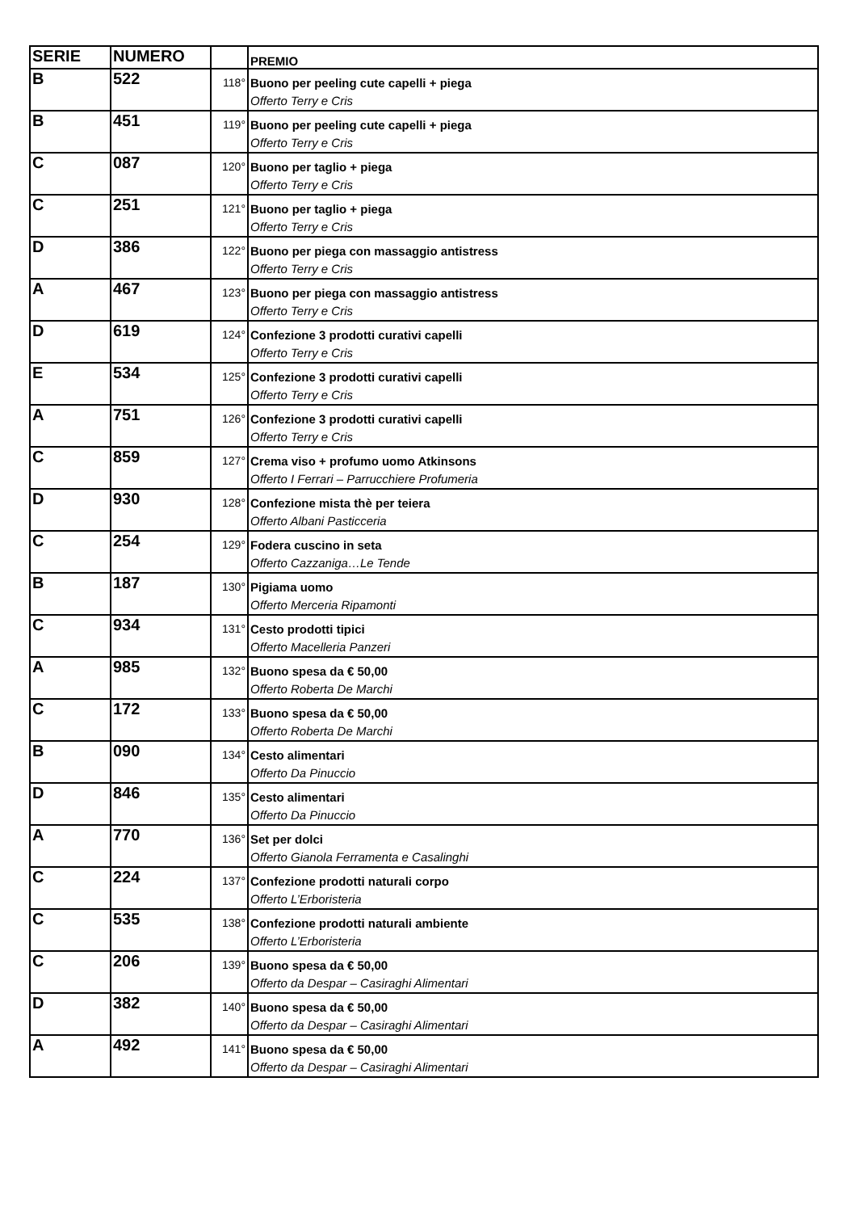| SERIE | NUMERO | | PREMIO |
| --- | --- | --- | --- |
| B | 522 | 118° | Buono per peeling cute capelli + piega Offerto Terry e Cris |
| B | 451 | 119° | Buono per peeling cute capelli + piega Offerto Terry e Cris |
| C | 087 | 120° | Buono per taglio + piega Offerto Terry e Cris |
| C | 251 | 121° | Buono per taglio + piega Offerto Terry e Cris |
| D | 386 | 122° | Buono per piega con massaggio antistress Offerto Terry e Cris |
| A | 467 | 123° | Buono per piega con massaggio antistress Offerto Terry e Cris |
| D | 619 | 124° | Confezione 3 prodotti curativi capelli Offerto Terry e Cris |
| E | 534 | 125° | Confezione 3 prodotti curativi capelli Offerto Terry e Cris |
| A | 751 | 126° | Confezione 3 prodotti curativi capelli Offerto Terry e Cris |
| C | 859 | 127° | Crema viso + profumo uomo Atkinsons Offerto I Ferrari – Parrucchiere Profumeria |
| D | 930 | 128° | Confezione mista thè per teiera Offerto Albani Pasticceria |
| C | 254 | 129° | Fodera cuscino in seta Offerto Cazzaniga…Le Tende |
| B | 187 | 130° | Pigiama uomo Offerto Merceria Ripamonti |
| C | 934 | 131° | Cesto prodotti tipici Offerto Macelleria Panzeri |
| A | 985 | 132° | Buono spesa da € 50,00 Offerto Roberta De Marchi |
| C | 172 | 133° | Buono spesa da € 50,00 Offerto Roberta De Marchi |
| B | 090 | 134° | Cesto alimentari Offerto Da Pinuccio |
| D | 846 | 135° | Cesto alimentari Offerto Da Pinuccio |
| A | 770 | 136° | Set per dolci Offerto Gianola Ferramenta e Casalinghi |
| C | 224 | 137° | Confezione prodotti naturali corpo Offerto L’Erboristeria |
| C | 535 | 138° | Confezione prodotti naturali ambiente Offerto L’Erboristeria |
| C | 206 | 139° | Buono spesa da € 50,00 Offerto da Despar – Casiraghi Alimentari |
| D | 382 | 140° | Buono spesa da € 50,00 Offerto da Despar – Casiraghi Alimentari |
| A | 492 | 141° | Buono spesa da € 50,00 Offerto da Despar – Casiraghi Alimentari |